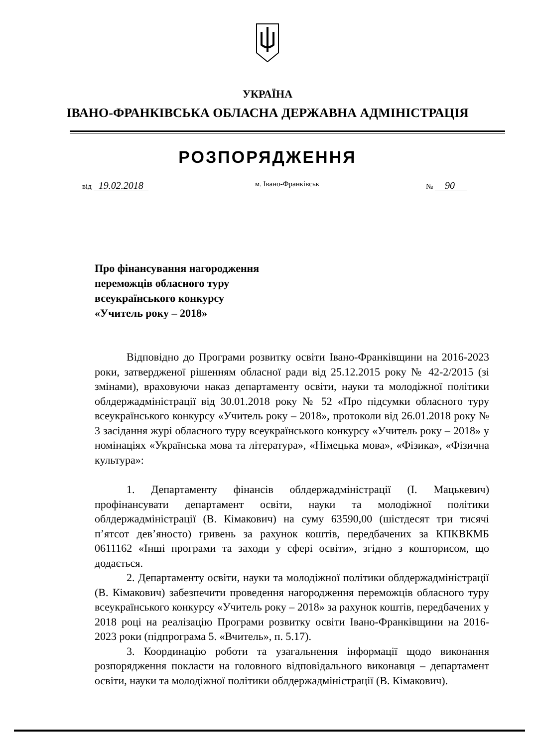УКРАЇНА
ІВАНО-ФРАНКІВСЬКА ОБЛАСНА ДЕРЖАВНА АДМІНІСТРАЦІЯ
РОЗПОРЯДЖЕННЯ
від 19.02.2018 м. Івано-Франківськ № 90
Про фінансування нагородження
переможців обласного туру
всеукраїнського конкурсу
«Учитель року – 2018»
Відповідно до Програми розвитку освіти Івано-Франківщини на 2016-2023 роки, затвердженої рішенням обласної ради від 25.12.2015 року № 42-2/2015 (зі змінами), враховуючи наказ департаменту освіти, науки та молодіжної політики облдержадміністрації від 30.01.2018 року № 52 «Про підсумки обласного туру всеукраїнського конкурсу «Учитель року – 2018», протоколи від 26.01.2018 року № 3 засідання журі обласного туру всеукраїнського конкурсу «Учитель року – 2018» у номінаціях «Українська мова та література», «Німецька мова», «Фізика», «Фізична культура»:
1. Департаменту фінансів облдержадміністрації (І. Мацькевич) профінансувати департамент освіти, науки та молодіжної політики облдержадміністрації (В. Кімакович) на суму 63590,00 (шістдесят три тисячі п’ятсот дев’яносто) гривень за рахунок коштів, передбачених за КПКВКМБ 0611162 «Інші програми та заходи у сфері освіти», згідно з кошторисом, що додається.
2. Департаменту освіти, науки та молодіжної політики облдержадміністрації (В. Кімакович) забезпечити проведення нагородження переможців обласного туру всеукраїнського конкурсу «Учитель року – 2018» за рахунок коштів, передбачених у 2018 році на реалізацію Програми розвитку освіти Івано-Франківщини на 2016-2023 роки (підпрограма 5. «Вчитель», п. 5.17).
3. Координацію роботи та узагальнення інформації щодо виконання розпорядження покласти на головного відповідального виконавця – департамент освіти, науки та молодіжної політики облдержадміністрації (В. Кімакович).